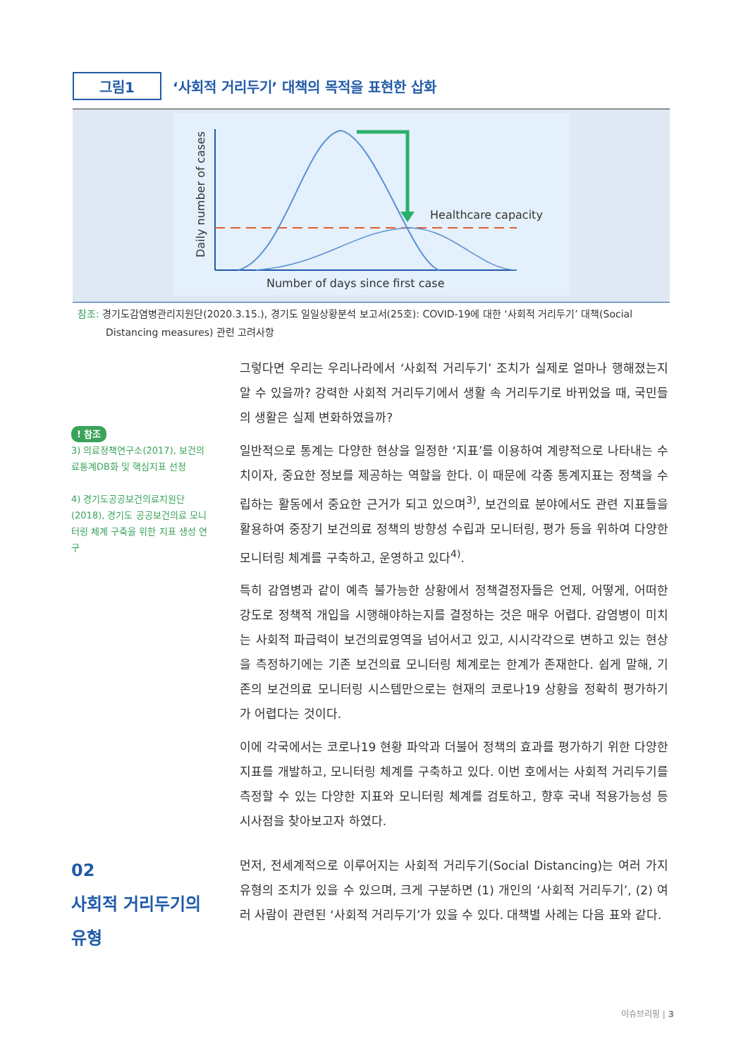그림1
‘사회적 거리두기’ 대책의 목적을 표현한 삽화
Healthcare capacity
Number of days since first case
Daily number of cases
참조: 경기도감염병관리지원단(2020.3.15.), 경기도 일일상황분석 보고서(25호): COVID-19에 대한 ‘사회적 거리두기’ 대책(Social
Distancing measures) 관련 고려사항
! 참조
3) 의료정책연구소(2017), 보건의료통계DB화 및 핵심지표 선정
4) 경기도공공보건의료지원단(2018), 경기도 공공보건의료 모니터링 체계 구축을 위한 지표 생성 연구
그렇다면 우리는 우리나라에서 ‘사회적 거리두기’ 조치가 실제로 얼마나 행해졌는지 알 수 있을까? 강력한 사회적 거리두기에서 생활 속 거리두기로 바뀌었을 때, 국민들의 생활은 실제 변화하였을까?
일반적으로 통계는 다양한 현상을 일정한 ‘지표’를 이용하여 계량적으로 나타내는 수치이자, 중요한 정보를 제공하는 역할을 한다. 이 때문에 각종 통계지표는 정책을 수립하는 활동에서 중요한 근거가 되고 있으며<sup>3)</sup>, 보건의료 분야에서도 관련 지표들을 활용하여 중장기 보건의료 정책의 방향성 수립과 모니터링, 평가 등을 위하여 다양한 모니터링 체계를 구축하고, 운영하고 있다<sup>4)</sup>.
특히 감염병과 같이 예측 불가능한 상황에서 정책결정자들은 언제, 어떻게, 어떠한 강도로 정책적 개입을 시행해야하는지를 결정하는 것은 매우 어렵다. 감염병이 미치는 사회적 파급력이 보건의료영역을 넘어서고 있고, 시시각각으로 변하고 있는 현상을 측정하기에는 기존 보건의료 모니터링 체계로는 한계가 존재한다. 쉽게 말해, 기존의 보건의료 모니터링 시스템만으로는 현재의 코로나19 상황을 정확히 평가하기가 어렵다는 것이다.
이에 각국에서는 코로나19 현황 파악과 더불어 정책의 효과를 평가하기 위한 다양한 지표를 개발하고, 모니터링 체계를 구축하고 있다. 이번 호에서는 사회적 거리두기를 측정할 수 있는 다양한 지표와 모니터링 체계를 검토하고, 향후 국내 적용가능성 등 시사점을 찾아보고자 하였다.
02
사회적 거리두기의
유형
먼저, 전세계적으로 이루어지는 사회적 거리두기(Social Distancing)는 여러 가지 유형의 조치가 있을 수 있으며, 크게 구분하면 (1) 개인의 ‘사회적 거리두기’, (2) 여러 사람이 관련된 ‘사회적 거리두기’가 있을 수 있다. 대책별 사례는 다음 표와 같다.
이슈브리핑 | 3